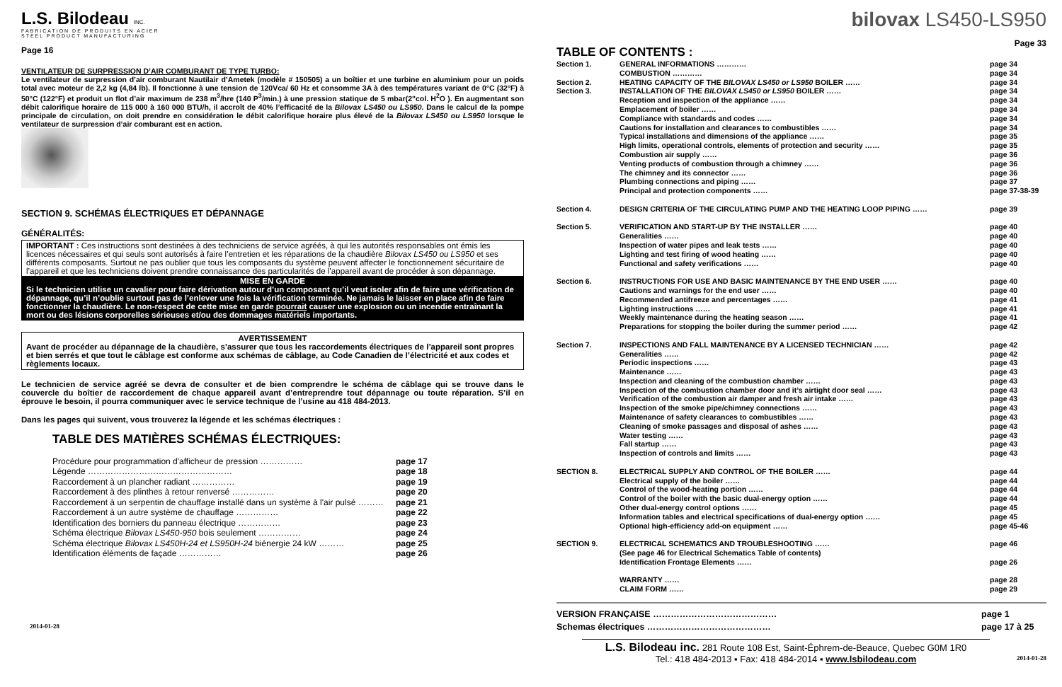L.S. Bilodeau INC.
FABRICATION DE PRODUITS EN ACIER
STEEL PRODUCT MANUFACTURING
Page 16
VENTILATEUR DE SURPRESSION D’AIR COMBURANT DE TYPE TURBO:
Le ventilateur de surpression d’air comburant Nautilair d’Ametek (modèle # 150505) a un boîtier et une turbine en aluminium pour un poids total avec moteur de 2,2 kg (4,84 lb). Il fonctionne à une tension de 120Vca/ 60 Hz et consomme 3A à des températures variant de 0°C (32°F) à 50°C (122°F) et produit un flot d’air maximum de 238 m<sup>3</sup>/hre (140 P<sup>3</sup>/min.) à une pression statique de 5 mbar(2"col. H<sup>2</sup>O ). En augmentant son débit calorifique horaire de 115 000 à 160 000 BTU/h, il accroît de 40% l’efficacité de la Bilovax LS450 ou LS950. Dans le calcul de la pompe principale de circulation, on doit prendre en considération le débit calorifique horaire plus élevé de la Bilovax LS450 ou LS950 lorsque le ventilateur de surpression d’air comburant est en action.
SECTION 9. SCHÉMAS ÉLECTRIQUES ET DÉPANNAGE
GÉNÉRALITÉS:
IMPORTANT : Ces instructions sont destinées à des techniciens de service agréés, à qui les autorités responsables ont émis les licences nécessaires et qui seuls sont autorisés à faire l’entretien et les réparations de la chaudière Bilovax LS450 ou LS950 et ses différents composants. Surtout ne pas oublier que tous les composants du système peuvent affecter le fonctionnement sécuritaire de l’appareil et que les techniciens doivent prendre connaissance des particularités de l’appareil avant de procéder à son dépannage.
MISE EN GARDE
Si le technicien utilise un cavalier pour faire dérivation autour d’un composant qu’il veut isoler afin de faire une vérification de dépannage, qu’il n’oublie surtout pas de l’enlever une fois la vérification terminée. Ne jamais le laisser en place afin de faire fonctionner la chaudière. Le non-respect de cette mise en garde pourrait causer une explosion ou un incendie entraînant la mort ou des lésions corporelles sérieuses et/ou des dommages matériels importants.
AVERTISSEMENT
Avant de procéder au dépannage de la chaudière, s’assurer que tous les raccordements électriques de l’appareil sont propres et bien serrés et que tout le câblage est conforme aux schémas de câblage, au Code Canadien de l’électricité et aux codes et règlements locaux.
Le technicien de service agréé se devra de consulter et de bien comprendre le schéma de câblage qui se trouve dans le couvercle du boîtier de raccordement de chaque appareil avant d’entreprendre tout dépannage ou toute réparation. S’il en éprouve le besoin, il pourra communiquer avec le service technique de l’usine au 418 484-2013.
Dans les pages qui suivent, vous trouverez la légende et les schémas électriques :
TABLE DES MATIÈRES SCHÉMAS ÉLECTRIQUES:
Procédure pour programmation d'afficheur de pression …………… page 17
Légende …………………………………………… page 18
Raccordement à un plancher radiant …………… page 19
Raccordement à des plinthes à retour renversé …………… page 20
Raccordement à un serpentin de chauffage installé dans un système à l'air pulsé ……… page 21
Raccordement à un autre système de chauffage …………… page 22
Identification des borniers du panneau électrique …………… page 23
Schéma électrique Bilovax LS450-950 bois seulement …………… page 24
Schéma électrique Bilovax LS450H-24 et LS950H-24 biénergie 24 kW ……… page 25
Identification éléments de façade …………… page 26
2014-01-28
bilovax LS450-LS950
Page 33
TABLE OF CONTENTS :
Section 1. GENERAL INFORMATIONS ………… page 34
COMBUSTION ………… page 34
Section 2. HEATING CAPACITY OF THE BILOVAX LS450 or LS950 BOILER …… page 34
Section 3. INSTALLATION OF THE BILOVAX LS450 or LS950 BOILER …… page 34
Reception and inspection of the appliance …… page 34
Emplacement of boiler …… page 34
Compliance with standards and codes …… page 34
Cautions for installation and clearances to combustibles …… page 34
Typical installations and dimensions of the appliance …… page 35
High limits, operational controls, elements of protection and security …… page 35
Combustion air supply …… page 36
Venting products of combustion through a chimney …… page 36
The chimney and its connector …… page 36
Plumbing connections and piping …… page 37
Principal and protection components …… page 37-38-39
Section 4. DESIGN CRITERIA OF THE CIRCULATING PUMP AND THE HEATING LOOP PIPING …… page 39
Section 5. VERIFICATION AND START-UP BY THE INSTALLER …… page 40
Generalities …… page 40
Inspection of water pipes and leak tests …… page 40
Lighting and test firing of wood heating …… page 40
Functional and safety verifications …… page 40
Section 6. INSTRUCTIONS FOR USE AND BASIC MAINTENANCE BY THE END USER …… page 40
Cautions and warnings for the end user …… page 40
Recommended antifreeze and percentages …… page 41
Lighting instructions …… page 41
Weekly maintenance during the heating season …… page 41
Preparations for stopping the boiler during the summer period …… page 42
Section 7. INSPECTIONS AND FALL MAINTENANCE BY A LICENSED TECHNICIAN …… page 42
Generalities …… page 42
Periodic inspections …… page 43
Maintenance …… page 43
Inspection and cleaning of the combustion chamber …… page 43
Inspection of the combustion chamber door and it’s airtight door seal …… page 43
Verification of the combustion air damper and fresh air intake …… page 43
Inspection of the smoke pipe/chimney connections …… page 43
Maintenance of safety clearances to combustibles …… page 43
Cleaning of smoke passages and disposal of ashes …… page 43
Water testing …… page 43
Fall startup …… page 43
Inspection of controls and limits …… page 43
SECTION 8. ELECTRICAL SUPPLY AND CONTROL OF THE BOILER …… page 44
Electrical supply of the boiler …… page 44
Control of the wood-heating portion …… page 44
Control of the boiler with the basic dual-energy option …… page 44
Other dual-energy control options …… page 45
Information tables and electrical specifications of dual-energy option …… page 45
Optional high-efficiency add-on equipment …… page 45-46
SECTION 9. ELECTRICAL SCHEMATICS AND TROUBLESHOOTING …… page 46
(See page 46 for Electrical Schematics Table of contents)
Identification Frontage Elements …… page 26
WARRANTY …… page 28
CLAIM FORM …… page 29
VERSION FRANÇAISE …………………………………… page 1
Schemas électriques …………………………………… page 17 à 25
L.S. Bilodeau inc. 281 Route 108 Est, Saint-Éphrem-de-Beauce, Quebec G0M 1R0
Tel.: 418 484-2013 ▪ Fax: 418 484-2014 ▪ www.lsbilodeau.com
2014-01-28